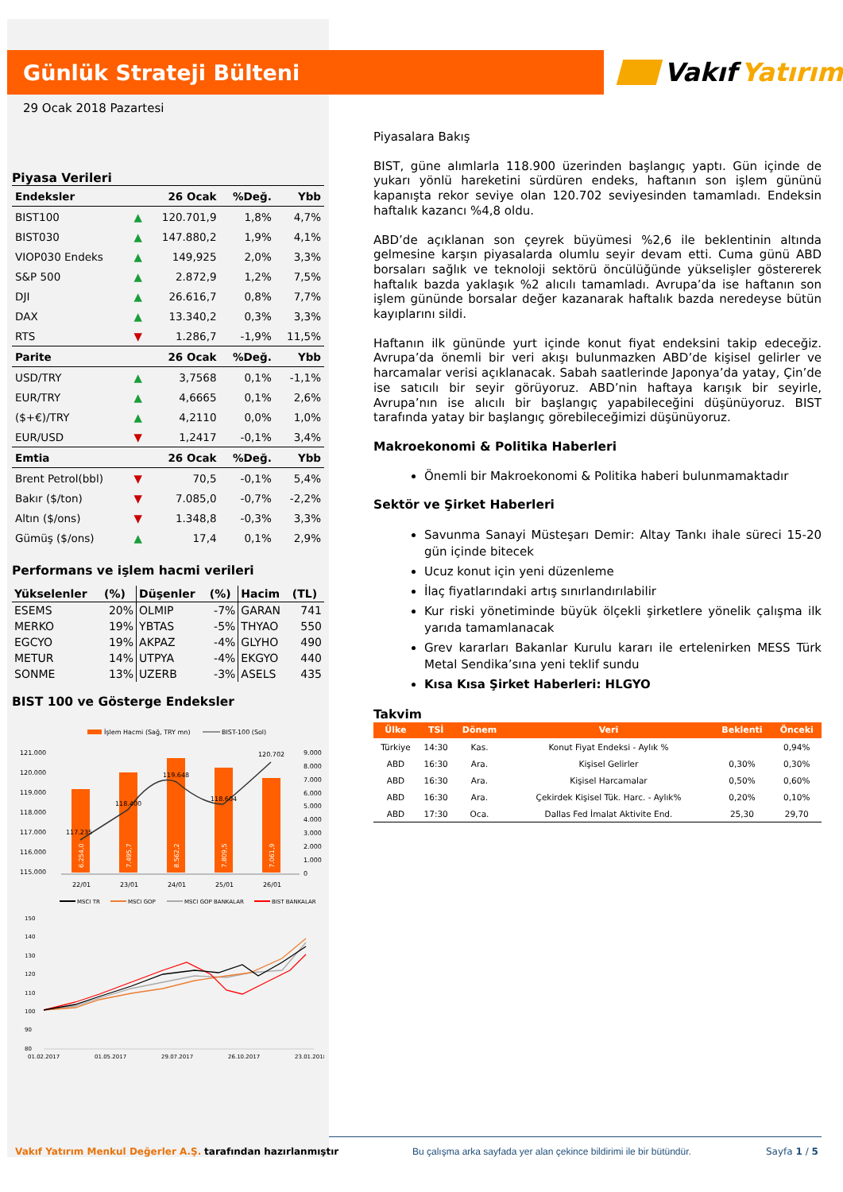Günlük Strateji Bülteni
Vakıf Yatırım
29 Ocak 2018 Pazartesi
Piyasa Verileri
| Endeksler | | 26 Ocak | %Değ. | Ybb |
| --- | --- | --- | --- | --- |
| BIST100 | ▲ | 120.701,9 | 1,8% | 4,7% |
| BIST030 | ▲ | 147.880,2 | 1,9% | 4,1% |
| VIOP030 Endeks | ▲ | 149,925 | 2,0% | 3,3% |
| S&P 500 | ▲ | 2.872,9 | 1,2% | 7,5% |
| DJI | ▲ | 26.616,7 | 0,8% | 7,7% |
| DAX | ▲ | 13.340,2 | 0,3% | 3,3% |
| RTS | ▼ | 1.286,7 | -1,9% | 11,5% |
| Parite | | 26 Ocak | %Değ. | Ybb |
| USD/TRY | ▲ | 3,7568 | 0,1% | -1,1% |
| EUR/TRY | ▲ | 4,6665 | 0,1% | 2,6% |
| ($+€)/TRY | ▲ | 4,2110 | 0,0% | 1,0% |
| EUR/USD | ▼ | 1,2417 | -0,1% | 3,4% |
| Emtia | | 26 Ocak | %Değ. | Ybb |
| Brent Petrol(bbl) | ▼ | 70,5 | -0,1% | 5,4% |
| Bakır ($/ton) | ▼ | 7.085,0 | -0,7% | -2,2% |
| Altın ($/ons) | ▼ | 1.348,8 | -0,3% | 3,3% |
| Gümüş ($/ons) | ▲ | 17,4 | 0,1% | 2,9% |
Performans ve işlem hacmi verileri
| Yükselenler | (%) | Düşenler | (%) | Hacim | (TL) |
| --- | --- | --- | --- | --- | --- |
| ESEMS | 20% | OLMIP | -7% | GARAN | 741 |
| MERKO | 19% | YBTAS | -5% | THYAO | 550 |
| EGCYO | 19% | AKPAZ | -4% | GLYHO | 490 |
| METUR | 14% | UTPYA | -4% | EKGYO | 440 |
| SONME | 13% | UZERB | -3% | ASELS | 435 |
BIST 100 ve Gösterge Endeksler
İşlem Hacmi (Sağ, TRY mn)
BIST-100 (Sol)
121.000
120.000
119.000
118.000
117.000
116.000
115.000
9.000
8.000
7.000
6.000
5.000
4.000
3.000
2.000
1.000
0
6.254,0
7.495,7
8.562,2
7.809,5
7.061,9
117.235
118.400
119.648
118.604
120.702
22/01
23/01
24/01
25/01
26/01
MSCI TR
MSCI GOP
MSCI GOP BANKALAR
BIST BANKALAR
150
140
130
120
110
100
90
80
01.02.2017
01.05.2017
29.07.2017
26.10.2017
23.01.2018
Piyasalara Bakış
BIST, güne alımlarla 118.900 üzerinden başlangıç yaptı. Gün içinde de yukarı yönlü hareketini sürdüren endeks, haftanın son işlem gününü kapanışta rekor seviye olan 120.702 seviyesinden tamamladı. Endeksin haftalık kazancı %4,8 oldu.
ABD’de açıklanan son çeyrek büyümesi %2,6 ile beklentinin altında gelmesine karşın piyasalarda olumlu seyir devam etti. Cuma günü ABD borsaları sağlık ve teknoloji sektörü öncülüğünde yükselişler göstererek haftalık bazda yaklaşık %2 alıcılı tamamladı. Avrupa’da ise haftanın son işlem gününde borsalar değer kazanarak haftalık bazda neredeyse bütün kayıplarını sildi.
Haftanın ilk gününde yurt içinde konut fiyat endeksini takip edeceğiz. Avrupa’da önemli bir veri akışı bulunmazken ABD’de kişisel gelirler ve harcamalar verisi açıklanacak. Sabah saatlerinde Japonya’da yatay, Çin’de ise satıcılı bir seyir görüyoruz. ABD’nin haftaya karışık bir seyirle, Avrupa’nın ise alıcılı bir başlangıç yapabileceğini düşünüyoruz. BIST tarafında yatay bir başlangıç görebileceğimizi düşünüyoruz.
Makroekonomi & Politika Haberleri
Önemli bir Makroekonomi & Politika haberi bulunmamaktadır
Sektör ve Şirket Haberleri
Savunma Sanayi Müsteşarı Demir: Altay Tankı ihale süreci 15-20 gün içinde bitecek
Ucuz konut için yeni düzenleme
İlaç fiyatlarındaki artış sınırlandırılabilir
Kur riski yönetiminde büyük ölçekli şirketlere yönelik çalışma ilk yarıda tamamlanacak
Grev kararları Bakanlar Kurulu kararı ile ertelenirken MESS Türk Metal Sendika’sına yeni teklif sundu
Kısa Kısa Şirket Haberleri: HLGYO
Takvim
| Ülke | TSİ | Dönem | Veri | Beklenti | Önceki |
| --- | --- | --- | --- | --- | --- |
| Türkiye | 14:30 | Kas. | Konut Fiyat Endeksi - Aylık % | | 0,94% |
| ABD | 16:30 | Ara. | Kişisel Gelirler | 0,30% | 0,30% |
| ABD | 16:30 | Ara. | Kişisel Harcamalar | 0,50% | 0,60% |
| ABD | 16:30 | Ara. | Çekirdek Kişisel Tük. Harc. - Aylık% | 0,20% | 0,10% |
| ABD | 17:30 | Oca. | Dallas Fed İmalat Aktivite End. | 25,30 | 29,70 |
Vakıf Yatırım Menkul Değerler A.Ş. tarafından hazırlanmıştır Bu çalışma arka sayfada yer alan çekince bildirimi ile bir bütündür. Sayfa 1 / 5